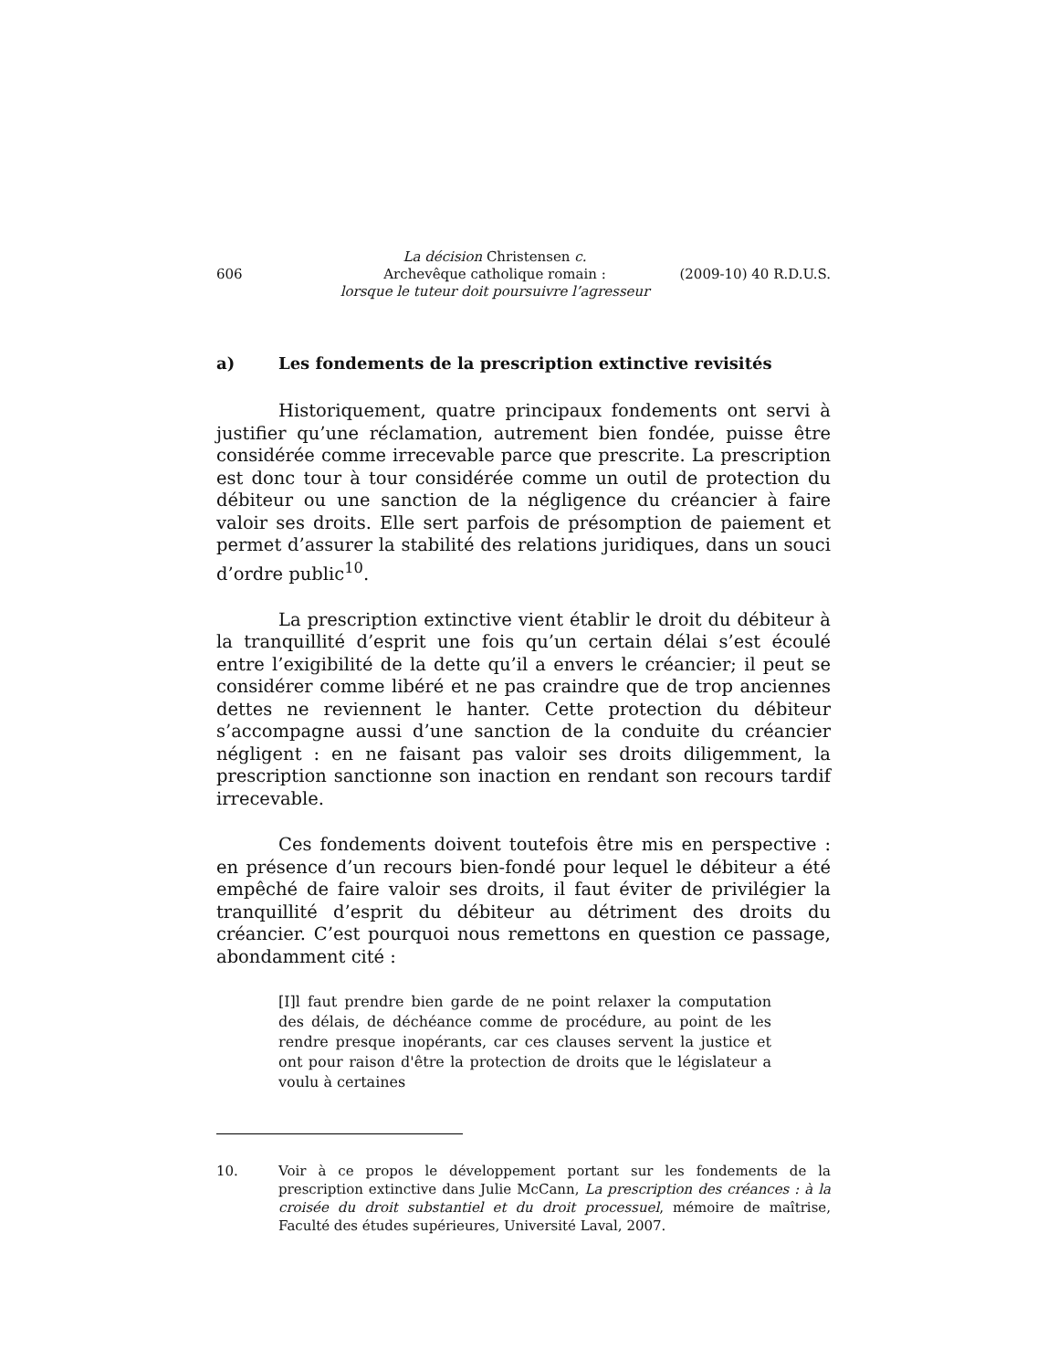606
La décision Christensen c.
Archevêque catholique romain :
lorsque le tuteur doit poursuivre l’agresseur
(2009-10) 40 R.D.U.S.
a) Les fondements de la prescription extinctive revisités
Historiquement, quatre principaux fondements ont servi à justifier qu’une réclamation, autrement bien fondée, puisse être considérée comme irrecevable parce que prescrite. La prescription est donc tour à tour considérée comme un outil de protection du débiteur ou une sanction de la négligence du créancier à faire valoir ses droits. Elle sert parfois de présomption de paiement et permet d’assurer la stabilité des relations juridiques, dans un souci d’ordre public<sup>10</sup>.
La prescription extinctive vient établir le droit du débiteur à la tranquillité d’esprit une fois qu’un certain délai s’est écoulé entre l’exigibilité de la dette qu’il a envers le créancier; il peut se considérer comme libéré et ne pas craindre que de trop anciennes dettes ne reviennent le hanter. Cette protection du débiteur s’accompagne aussi d’une sanction de la conduite du créancier négligent : en ne faisant pas valoir ses droits diligemment, la prescription sanctionne son inaction en rendant son recours tardif irrecevable.
Ces fondements doivent toutefois être mis en perspective : en présence d’un recours bien-fondé pour lequel le débiteur a été empêché de faire valoir ses droits, il faut éviter de privilégier la tranquillité d’esprit du débiteur au détriment des droits du créancier. C’est pourquoi nous remettons en question ce passage, abondamment cité :
[I]l faut prendre bien garde de ne point relaxer la computation des délais, de déchéance comme de procédure, au point de les rendre presque inopérants, car ces clauses servent la justice et ont pour raison d'être la protection de droits que le législateur a voulu à certaines
10. Voir à ce propos le développement portant sur les fondements de la prescription extinctive dans Julie McCann, La prescription des créances : à la croisée du droit substantiel et du droit processuel, mémoire de maîtrise, Faculté des études supérieures, Université Laval, 2007.